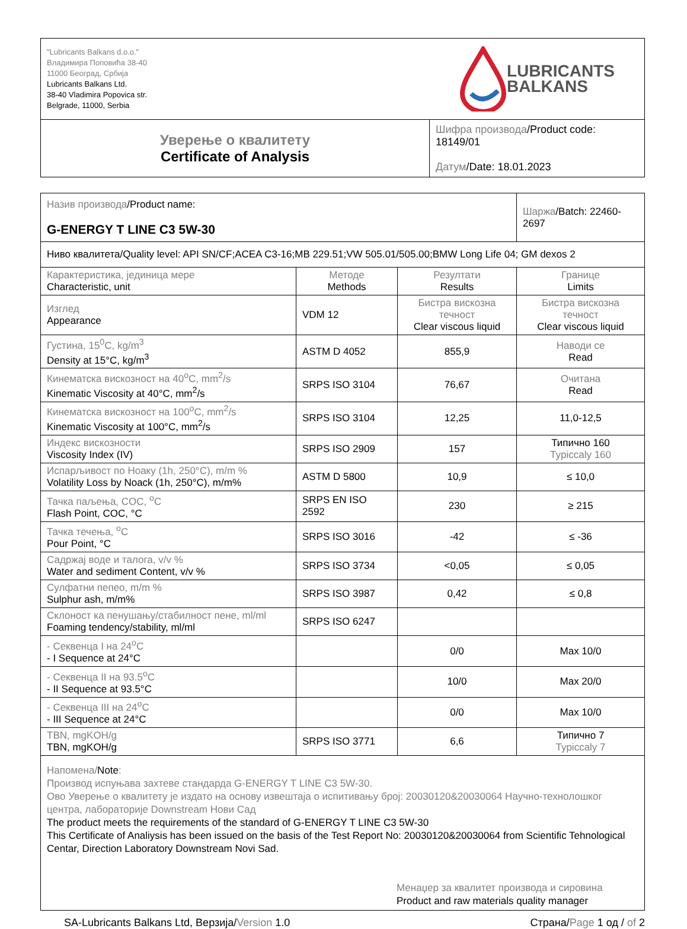| "Lubricants Balkans d.o.o." Владимира Поповића 38-40 11000 Београд, Србија Lubricants Balkans Ltd. 38-40 Vladimira Popovica str. Belgrade, 11000, Serbia LUBRICANTS BALKANS | |
| Уверење о квалитету Certificate of Analysis | Шифра производа /Product code: 18149/01 Датум /Date: 18.01.2023 |
| Назив производа /Product name: G-ENERGY T LINE C3 5W-30 | | | Шаржа /Batch: 22460-2697 |
| Ниво квалитета/Quality level: API SN/CF;ACEA C3-16;MB 229.51;VW 505.01/505.00;BMW Long Life 04; GM dexos 2 | | | |
| Карактеристика, јединица мере Characteristic, unit | Методе Methods | Резултати Results | Границе Limits |
| Изглед Appearance | VDM 12 | Бистра вискозна течност Clear viscous liquid | Бистра вискозна течност Clear viscous liquid |
| Густина, 15<sup>0</sup>C, kg/m<sup>3</sup> Density at 15°C, kg/m<sup>3</sup> | ASTM D 4052 | 855,9 | Наводи се Read |
| Кинематска вискозност на 40<sup>o</sup>C, mm<sup>2</sup>/s Kinematic Viscosity at 40°C, mm<sup>2</sup>/s | SRPS ISO 3104 | 76,67 | Очитана Read |
| Кинематска вискозност на 100<sup>o</sup>C, mm<sup>2</sup>/s Kinematic Viscosity at 100°C, mm<sup>2</sup>/s | SRPS ISO 3104 | 12,25 | 11,0-12,5 |
| Индекс вискозности Viscosity Index (IV) | SRPS ISO 2909 | 157 | Типично 160 Typiccaly 160 |
| Испарљивост по Ноаку (1h, 250°C), m/m % Volatility Loss by Noack (1h, 250°C), m/m% | ASTM D 5800 | 10,9 | ≤ 10,0 |
| Тачка паљења, COC, <sup>o</sup>C Flash Point, COC, °C | SRPS EN ISO 2592 | 230 | ≥ 215 |
| Тачка течења, <sup>o</sup>C Pour Point, °C | SRPS ISO 3016 | -42 | ≤ -36 |
| Садржај воде и талога, v/v % Water and sediment Content, v/v % | SRPS ISO 3734 | <0,05 | ≤ 0,05 |
| Сулфатни пепео, m/m % Sulphur ash, m/m% | SRPS ISO 3987 | 0,42 | ≤ 0,8 |
| Склоност ка пенушању/стабилност пене, ml/ml Foaming tendency/stability, ml/ml | SRPS ISO 6247 | | |
| - Секвенца I на 24<sup>o</sup>C - I Sequence at 24°C | | 0/0 | Max 10/0 |
| - Секвенца II на 93.5<sup>o</sup>C - II Sequence at 93.5°C | | 10/0 | Max 20/0 |
| - Секвенца III на 24<sup>o</sup>C - III Sequence at 24°C | | 0/0 | Max 10/0 |
| TBN, mgKOH/g TBN, mgKOH/g | SRPS ISO 3771 | 6,6 | Типично 7 Typiccaly 7 |
| Напомена/ Note : Производ испуњава захтеве стандарда G-ENERGY T LINE C3 5W-30. Ово Уверење о квалитету је издато на основу извештаја о испитивању број: 20030120&20030064 Научно-технолошког центра, лабораторије Downstream Нови Сад The product meets the requirements of the standard of G-ENERGY T LINE C3 5W-30 This Certificate of Analiysis has been issued on the basis of the Test Report No: 20030120&20030064 from Scientific Tehnological Centar, Direction Laboratory Downstream Novi Sad. Менаџер за квалитет производа и сировина Product and raw materials quality manager | | | |
SA-Lubricants Balkans Ltd, Верзија/Version 1.0 Страна/Page 1 од / of 2